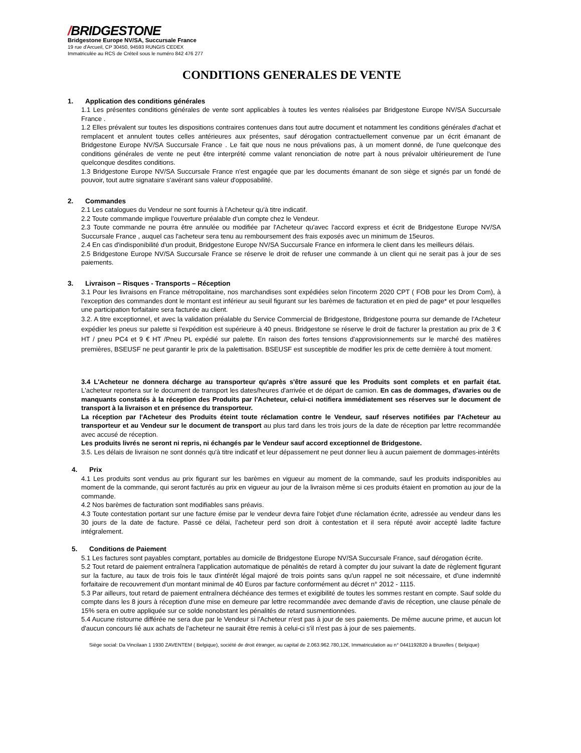/BRIDGESTONE
Bridgestone Europe NV/SA, Succursale France
19 rue d'Arcueil, CP 30450, 94593 RUNGIS CEDEX
Immatriculée au RCS de Créteil sous le numéro 842 476 277
CONDITIONS GENERALES DE VENTE
1. Application des conditions générales
1.1 Les présentes conditions générales de vente sont applicables à toutes les ventes réalisées par Bridgestone Europe NV/SA Succursale France .
1.2 Elles prévalent sur toutes les dispositions contraires contenues dans tout autre document et notamment les conditions générales d'achat et remplacent et annulent toutes celles antérieures aux présentes, sauf dérogation contractuellement convenue par un écrit émanant de Bridgestone Europe NV/SA Succursale France . Le fait que nous ne nous prévalions pas, à un moment donné, de l'une quelconque des conditions générales de vente ne peut être interprété comme valant renonciation de notre part à nous prévaloir ultérieurement de l'une quelconque desdites conditions.
1.3 Bridgestone Europe NV/SA Succursale France n'est engagée que par les documents émanant de son siège et signés par un fondé de pouvoir, tout autre signataire s'avérant sans valeur d'opposabilité.
2. Commandes
2.1 Les catalogues du Vendeur ne sont fournis à l'Acheteur qu'à titre indicatif.
2.2 Toute commande implique l'ouverture préalable d'un compte chez le Vendeur.
2.3 Toute commande ne pourra être annulée ou modifiée par l'Acheteur qu'avec l'accord express et écrit de Bridgestone Europe NV/SA Succursale France , auquel cas l'acheteur sera tenu au remboursement des frais exposés avec un minimum de 15euros.
2.4 En cas d'indisponibilité d'un produit, Bridgestone Europe NV/SA Succursale France en informera le client dans les meilleurs délais.
2.5 Bridgestone Europe NV/SA Succursale France se réserve le droit de refuser une commande à un client qui ne serait pas à jour de ses paiements.
3. Livraison – Risques - Transports – Réception
3.1 Pour les livraisons en France métropolitaine, nos marchandises sont expédiées selon l'incoterm 2020 CPT ( FOB pour les Drom Com), à l'exception des commandes dont le montant est inférieur au seuil figurant sur les barèmes de facturation et en pied de page* et pour lesquelles une participation forfaitaire sera facturée au client.
3.2. A titre exceptionnel, et avec la validation préalable du Service Commercial de Bridgestone, Bridgestone pourra sur demande de l'Acheteur expédier les pneus sur palette si l'expédition est supérieure à 40 pneus. Bridgestone se réserve le droit de facturer la prestation au prix de 3 € HT / pneu PC4 et 9 € HT /Pneu PL expédié sur palette. En raison des fortes tensions d'approvisionnements sur le marché des matières premières, BSEUSF ne peut garantir le prix de la palettisation. BSEUSF est susceptible de modifier les prix de cette dernière à tout moment.
3.4 L'Acheteur ne donnera décharge au transporteur qu'après s'être assuré que les Produits sont complets et en parfait état. L'acheteur reportera sur le document de transport les dates/heures d'arrivée et de départ de camion. En cas de dommages, d'avaries ou de manquants constatés à la réception des Produits par l'Acheteur, celui-ci notifiera immédiatement ses réserves sur le document de transport à la livraison et en présence du transporteur.
La réception par l'Acheteur des Produits éteint toute réclamation contre le Vendeur, sauf réserves notifiées par l'Acheteur au transporteur et au Vendeur sur le document de transport au plus tard dans les trois jours de la date de réception par lettre recommandée avec accusé de réception.
Les produits livrés ne seront ni repris, ni échangés par le Vendeur sauf accord exceptionnel de Bridgestone.
3.5. Les délais de livraison ne sont donnés qu'à titre indicatif et leur dépassement ne peut donner lieu à aucun paiement de dommages-intérêts
4. Prix
4.1 Les produits sont vendus au prix figurant sur les barèmes en vigueur au moment de la commande, sauf les produits indisponibles au moment de la commande, qui seront facturés au prix en vigueur au jour de la livraison même si ces produits étaient en promotion au jour de la commande.
4.2 Nos barèmes de facturation sont modifiables sans préavis.
4.3 Toute contestation portant sur une facture émise par le vendeur devra faire l'objet d'une réclamation écrite, adressée au vendeur dans les 30 jours de la date de facture. Passé ce délai, l'acheteur perd son droit à contestation et il sera réputé avoir accepté ladite facture intégralement.
5. Conditions de Paiement
5.1 Les factures sont payables comptant, portables au domicile de Bridgestone Europe NV/SA Succursale France, sauf dérogation écrite.
5.2 Tout retard de paiement entraînera l'application automatique de pénalités de retard à compter du jour suivant la date de règlement figurant sur la facture, au taux de trois fois le taux d'intérêt légal majoré de trois points sans qu'un rappel ne soit nécessaire, et d'une indemnité forfaitaire de recouvrement d'un montant minimal de 40 Euros par facture conformément au décret n° 2012 - 1115.
5.3 Par ailleurs, tout retard de paiement entraînera déchéance des termes et exigibilité de toutes les sommes restant en compte. Sauf solde du compte dans les 8 jours à réception d'une mise en demeure par lettre recommandée avec demande d'avis de réception, une clause pénale de 15% sera en outre appliquée sur ce solde nonobstant les pénalités de retard susmentionnées.
5.4 Aucune ristourne différée ne sera due par le Vendeur si l'Acheteur n'est pas à jour de ses paiements. De même aucune prime, et aucun lot d'aucun concours lié aux achats de l'acheteur ne saurait être remis à celui-ci s'il n'est pas à jour de ses paiements.
Siège social: Da Vincilaan 1 1930 ZAVENTEM ( Belgique), société de droit étranger, au capital de 2.063.962.780,12€, Immatriculation au n° 0441192820 à Bruxelles ( Belgique)